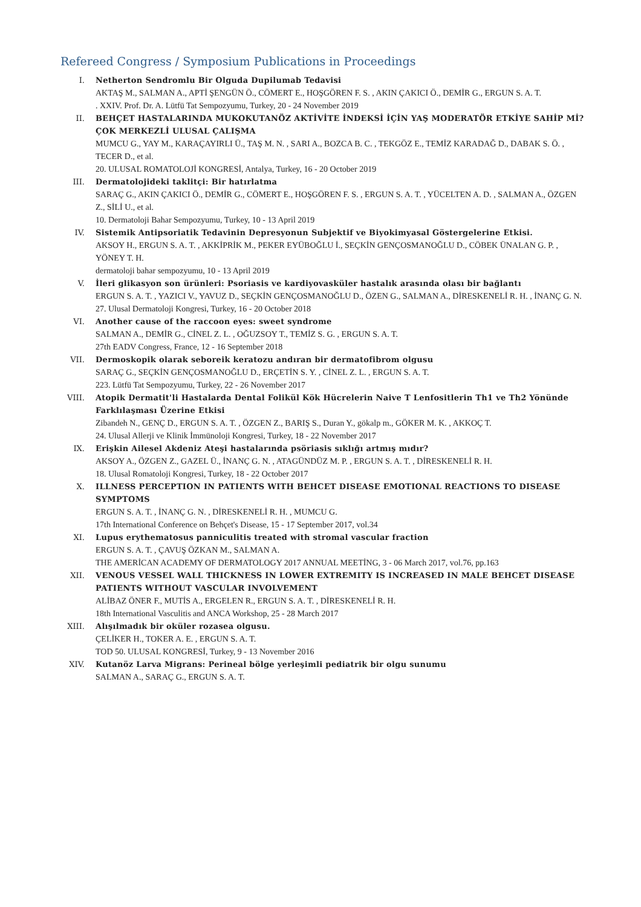Refereed Congress / Symposium Publications in Proceedings
I. Netherton Sendromlu Bir Olguda Dupilumab Tedavisi
AKTAŞ M., SALMAN A., APTİ ŞENGÜN Ö., CÖMERT E., HOŞGÖREN F. S. , AKIN ÇAKICI Ö., DEMİR G., ERGUN S. A. T.
. XXIV. Prof. Dr. A. Lütfü Tat Sempozyumu, Turkey, 20 - 24 November 2019
II. BEHÇET HASTALARINDA MUKOKUTANÖZ AKTİVİTE İNDEKSİ İÇİN YAŞ MODERATÖR ETKİYE SAHİP Mİ? ÇOK MERKEZLİ ULUSAL ÇALIŞMA
MUMCU G., YAY M., KARAÇAYIRLI Ü., TAŞ M. N. , SARI A., BOZCA B. C. , TEKGÖZ E., TEMİZ KARADAĞ D., DABAK S. Ö. , TECER D., et al.
20. ULUSAL ROMATOLOJİ KONGRESİ, Antalya, Turkey, 16 - 20 October 2019
III. Dermatolojideki taklitçi: Bir hatırlatma
SARAÇ G., AKIN ÇAKICI Ö., DEMİR G., CÖMERT E., HOŞGÖREN F. S. , ERGUN S. A. T. , YÜCELTEN A. D. , SALMAN A., ÖZGEN Z., SİLİ U., et al.
10. Dermatoloji Bahar Sempozyumu, Turkey, 10 - 13 April 2019
IV. Sistemik Antipsoriatik Tedavinin Depresyonun Subjektif ve Biyokimyasal Göstergelerine Etkisi.
AKSOY H., ERGUN S. A. T. , AKKİPRİK M., PEKER EYÜBOĞLU İ., SEÇKİN GENÇOSMANOĞLU D., CÖBEK ÜNALAN G. P. , YÖNEY T. H.
dermatoloji bahar sempozyumu, 10 - 13 April 2019
V. İleri glikasyon son ürünleri: Psoriasis ve kardiyovasküler hastalık arasında olası bir bağlantı
ERGUN S. A. T. , YAZICI V., YAVUZ D., SEÇKİN GENÇOSMANOĞLU D., ÖZEN G., SALMAN A., DİRESKENELİ R. H. , İNANÇ G. N.
27. Ulusal Dermatoloji Kongresi, Turkey, 16 - 20 October 2018
VI. Another cause of the raccoon eyes: sweet syndrome
SALMAN A., DEMİR G., CİNEL Z. L. , OĞUZSOY T., TEMİZ S. G. , ERGUN S. A. T.
27th EADV Congress, France, 12 - 16 September 2018
VII. Dermoskopik olarak seboreik keratozu andıran bir dermatofibrom olgusu
SARAÇ G., SEÇKİN GENÇOSMANOĞLU D., ERÇETİN S. Y. , CİNEL Z. L. , ERGUN S. A. T.
223. Lütfü Tat Sempozyumu, Turkey, 22 - 26 November 2017
VIII. Atopik Dermatit'li Hastalarda Dental Folikül Kök Hücrelerin Naive T Lenfositlerin Th1 ve Th2 Yönünde Farklılaşması Üzerine Etkisi
Zibandeh N., GENÇ D., ERGUN S. A. T. , ÖZGEN Z., BARIŞ S., Duran Y., gökalp m., GÖKER M. K. , AKKOÇ T.
24. Ulusal Allerji ve Klinik İmmünoloji Kongresi, Turkey, 18 - 22 November 2017
IX. Erişkin Ailesel Akdeniz Ateşi hastalarında psöriasis sıklığı artmış mıdır?
AKSOY A., ÖZGEN Z., GAZEL Ü., İNANÇ G. N. , ATAGÜNDÜZ M. P. , ERGUN S. A. T. , DİRESKENELİ R. H.
18. Ulusal Romatoloji Kongresi, Turkey, 18 - 22 October 2017
X. ILLNESS PERCEPTION IN PATIENTS WITH BEHCET DISEASE EMOTIONAL REACTIONS TO DISEASE SYMPTOMS
ERGUN S. A. T. , İNANÇ G. N. , DİRESKENELİ R. H. , MUMCU G.
17th International Conference on Behçet's Disease, 15 - 17 September 2017, vol.34
XI. Lupus erythematosus panniculitis treated with stromal vascular fraction
ERGUN S. A. T. , ÇAVUŞ ÖZKAN M., SALMAN A.
THE AMERİCAN ACADEMY OF DERMATOLOGY 2017 ANNUAL MEETİNG, 3 - 06 March 2017, vol.76, pp.163
XII. VENOUS VESSEL WALL THICKNESS IN LOWER EXTREMITY IS INCREASED IN MALE BEHCET DISEASE PATIENTS WITHOUT VASCULAR INVOLVEMENT
ALİBAZ ÖNER F., MUTİS A., ERGELEN R., ERGUN S. A. T. , DİRESKENELİ R. H.
18th International Vasculitis and ANCA Workshop, 25 - 28 March 2017
XIII. Alışılmadık bir oküler rozasea olgusu.
ÇELİKER H., TOKER A. E. , ERGUN S. A. T.
TOD 50. ULUSAL KONGRESİ, Turkey, 9 - 13 November 2016
XIV. Kutanöz Larva Migrans: Perineal bölge yerleşimli pediatrik bir olgu sunumu
SALMAN A., SARAÇ G., ERGUN S. A. T.